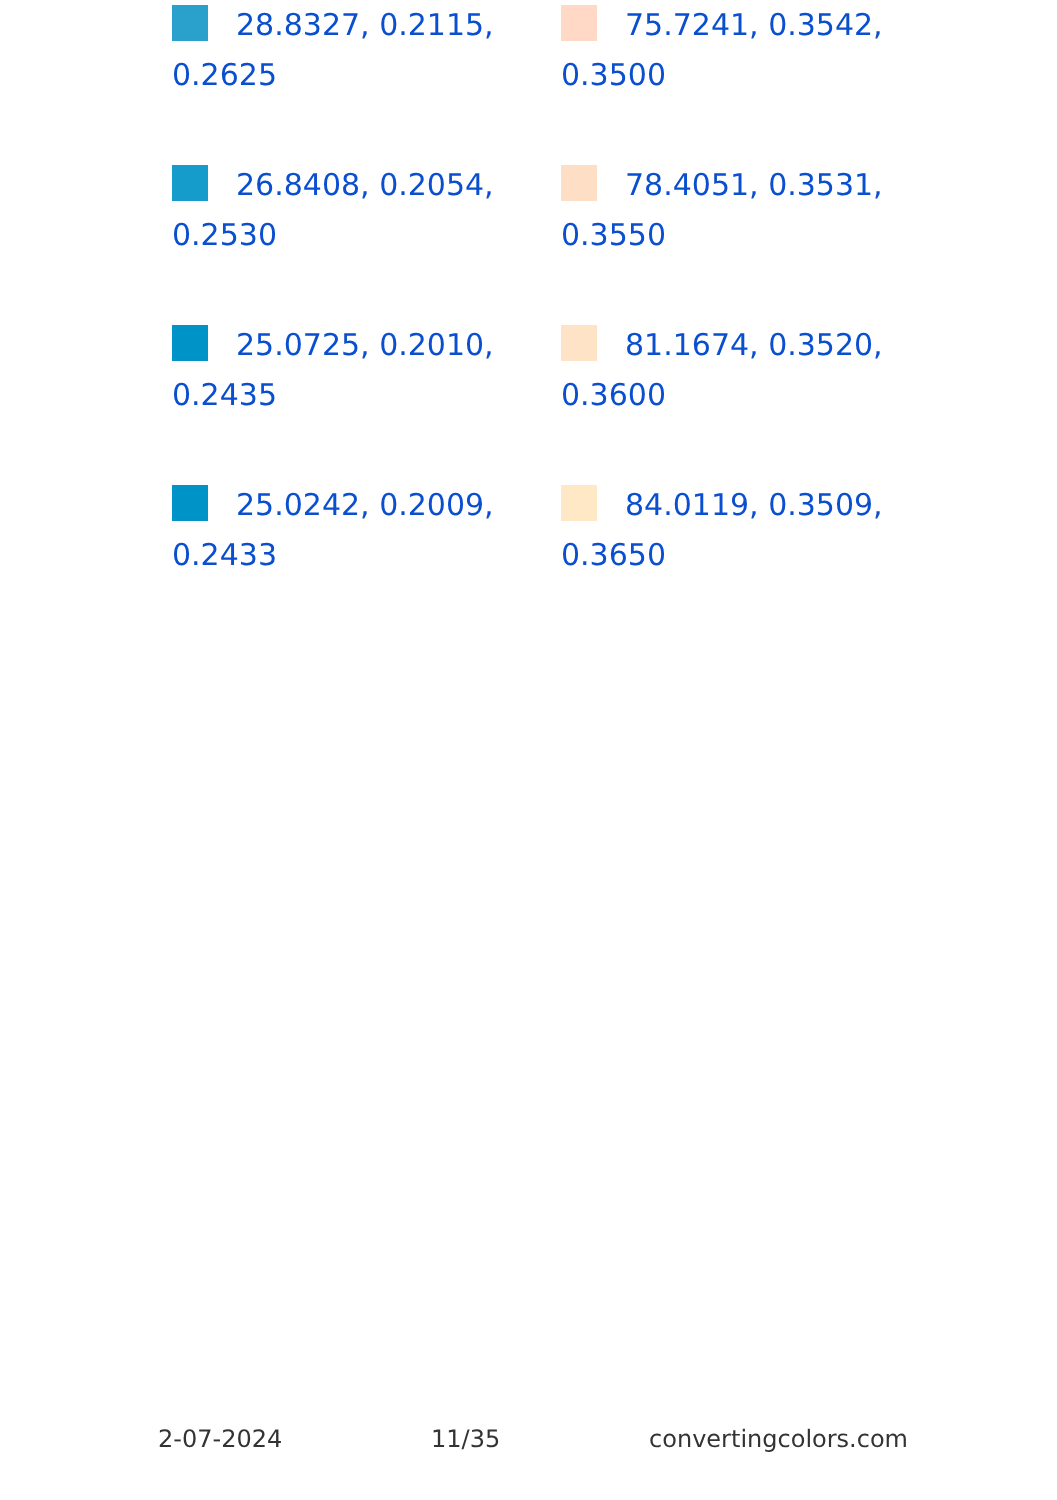28.8327, 0.2115, 0.2625
75.7241, 0.3542, 0.3500
26.8408, 0.2054, 0.2530
78.4051, 0.3531, 0.3550
25.0725, 0.2010, 0.2435
81.1674, 0.3520, 0.3600
25.0242, 0.2009, 0.2433
84.0119, 0.3509, 0.3650
2-07-2024 11/35 convertingcolors.com